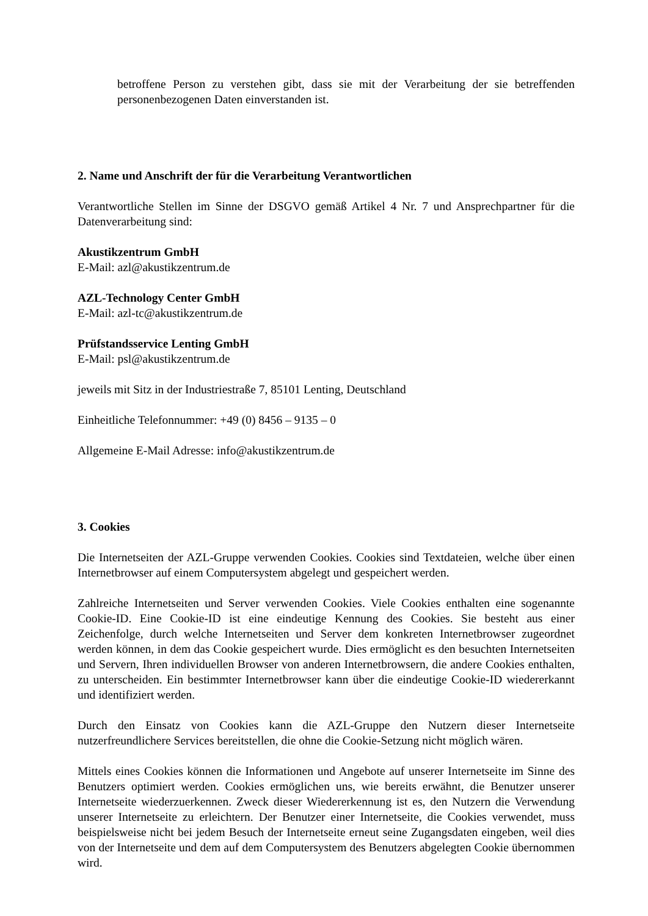betroffene Person zu verstehen gibt, dass sie mit der Verarbeitung der sie betreffenden personenbezogenen Daten einverstanden ist.
2. Name und Anschrift der für die Verarbeitung Verantwortlichen
Verantwortliche Stellen im Sinne der DSGVO gemäß Artikel 4 Nr. 7 und Ansprechpartner für die Datenverarbeitung sind:
Akustikzentrum GmbH
E-Mail: azl@akustikzentrum.de
AZL-Technology Center GmbH
E-Mail: azl-tc@akustikzentrum.de
Prüfstandsservice Lenting GmbH
E-Mail: psl@akustikzentrum.de
jeweils mit Sitz in der Industriestraße 7, 85101 Lenting, Deutschland
Einheitliche Telefonnummer: +49 (0) 8456 – 9135 – 0
Allgemeine E-Mail Adresse: info@akustikzentrum.de
3. Cookies
Die Internetseiten der AZL-Gruppe verwenden Cookies. Cookies sind Textdateien, welche über einen Internetbrowser auf einem Computersystem abgelegt und gespeichert werden.
Zahlreiche Internetseiten und Server verwenden Cookies. Viele Cookies enthalten eine sogenannte Cookie-ID. Eine Cookie-ID ist eine eindeutige Kennung des Cookies. Sie besteht aus einer Zeichenfolge, durch welche Internetseiten und Server dem konkreten Internetbrowser zugeordnet werden können, in dem das Cookie gespeichert wurde. Dies ermöglicht es den besuchten Internetseiten und Servern, Ihren individuellen Browser von anderen Internetbrowsern, die andere Cookies enthalten, zu unterscheiden. Ein bestimmter Internetbrowser kann über die eindeutige Cookie-ID wiedererkannt und identifiziert werden.
Durch den Einsatz von Cookies kann die AZL-Gruppe den Nutzern dieser Internetseite nutzerfreundlichere Services bereitstellen, die ohne die Cookie-Setzung nicht möglich wären.
Mittels eines Cookies können die Informationen und Angebote auf unserer Internetseite im Sinne des Benutzers optimiert werden. Cookies ermöglichen uns, wie bereits erwähnt, die Benutzer unserer Internetseite wiederzuerkennen. Zweck dieser Wiedererkennung ist es, den Nutzern die Verwendung unserer Internetseite zu erleichtern. Der Benutzer einer Internetseite, die Cookies verwendet, muss beispielsweise nicht bei jedem Besuch der Internetseite erneut seine Zugangsdaten eingeben, weil dies von der Internetseite und dem auf dem Computersystem des Benutzers abgelegten Cookie übernommen wird.